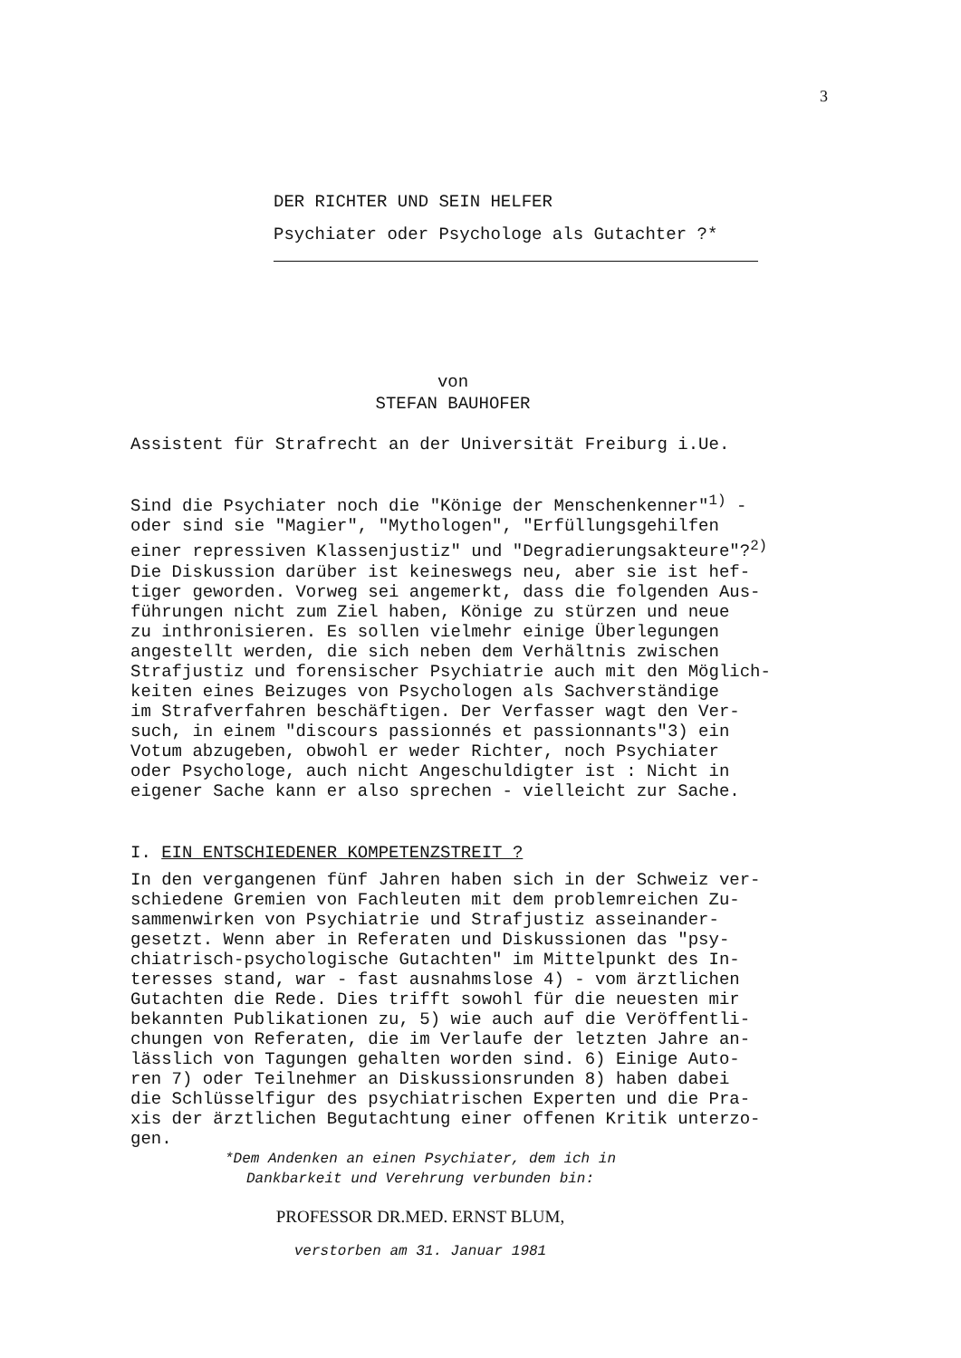3
DER RICHTER UND SEIN HELFER
Psychiater oder Psychologe als Gutachter ?*
von
STEFAN BAUHOFER
Assistent für Strafrecht an der Universität Freiburg i.Ue.
Sind die Psychiater noch die "Könige der Menschenkenner"<sup>1)</sup> - oder sind sie "Magier", "Mythologen", "Erfüllungsgehilfen einer repressiven Klassenjustiz" und "Degradierungsakteure"?<sup>2)</sup> Die Diskussion darüber ist keineswegs neu, aber sie ist hef- tiger geworden. Vorweg sei angemerkt, dass die folgenden Aus- führungen nicht zum Ziel haben, Könige zu stürzen und neue zu inthronisieren. Es sollen vielmehr einige Überlegungen angestellt werden, die sich neben dem Verhältnis zwischen Strafjustiz und forensischer Psychiatrie auch mit den Möglich- keiten eines Beizuges von Psychologen als Sachverständige im Strafverfahren beschäftigen. Der Verfasser wagt den Ver- such, in einem "discours passionnés et passionnants"3) ein Votum abzugeben, obwohl er weder Richter, noch Psychiater oder Psychologe, auch nicht Angeschuldigter ist : Nicht in eigener Sache kann er also sprechen - vielleicht zur Sache.
I. EIN ENTSCHIEDENER KOMPETENZSTREIT ?
In den vergangenen fünf Jahren haben sich in der Schweiz ver- schiedene Gremien von Fachleuten mit dem problemreichen Zu- sammenwirken von Psychiatrie und Strafjustiz asseinander- gesetzt. Wenn aber in Referaten und Diskussionen das "psy- chiatrisch-psychologische Gutachten" im Mittelpunkt des In- teresses stand, war - fast ausnahmslose 4) - vom ärztlichen Gutachten die Rede. Dies trifft sowohl für die neuesten mir bekannten Publikationen zu, 5) wie auch auf die Veröffentli- chungen von Referaten, die im Verlaufe der letzten Jahre an- lässlich von Tagungen gehalten worden sind. 6) Einige Auto- ren 7) oder Teilnehmer an Diskussionsrunden 8) haben dabei die Schlüsselfigur des psychiatrischen Experten und die Pra- xis der ärztlichen Begutachtung einer offenen Kritik unterzo- gen.
*Dem Andenken an einen Psychiater, dem ich in
Dankbarkeit und Verehrung verbunden bin:
PROFESSOR DR.MED. ERNST BLUM,
verstorben am 31. Januar 1981